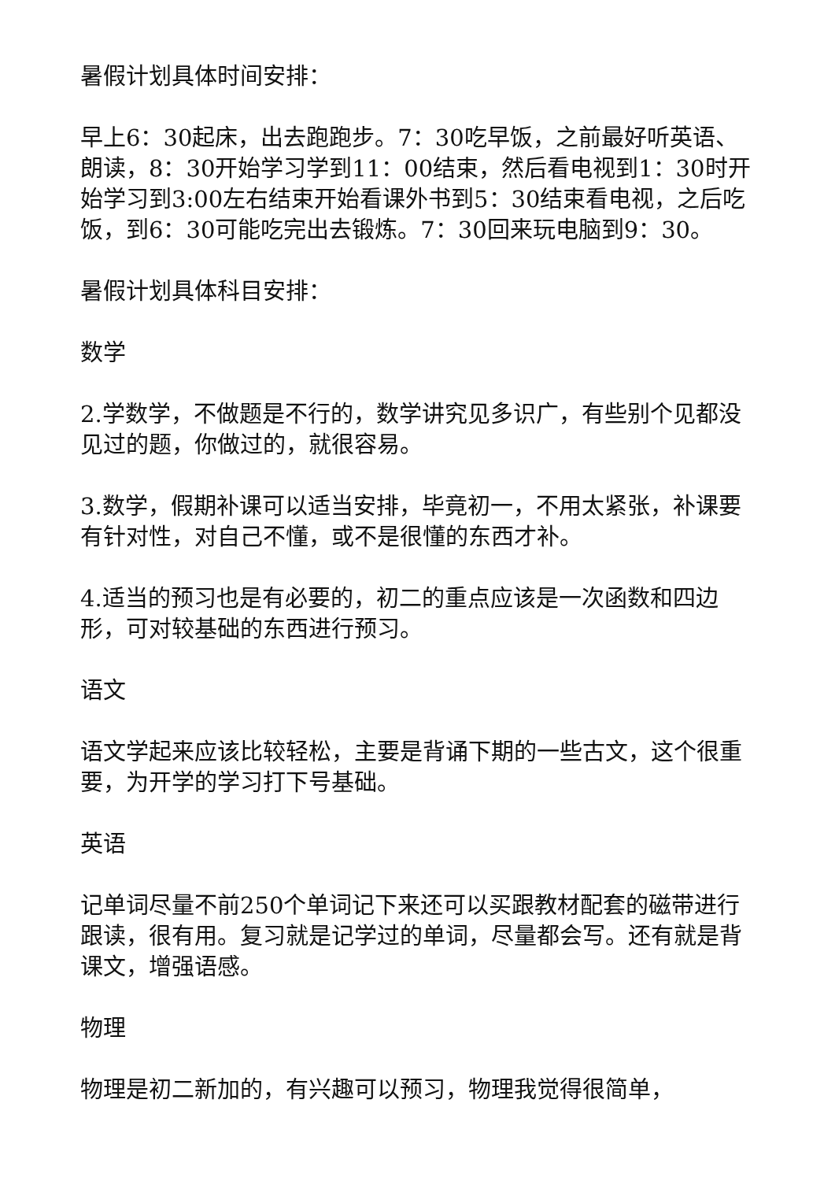暑假计划具体时间安排：
早上6：30起床，出去跑跑步。7：30吃早饭，之前最好听英语、朗读，8：30开始学习学到11：00结束，然后看电视到1：30时开始学习到3:00左右结束开始看课外书到5：30结束看电视，之后吃饭，到6：30可能吃完出去锻炼。7：30回来玩电脑到9：30。
暑假计划具体科目安排：
数学
2.学数学，不做题是不行的，数学讲究见多识广，有些别个见都没见过的题，你做过的，就很容易。
3.数学，假期补课可以适当安排，毕竟初一，不用太紧张，补课要有针对性，对自己不懂，或不是很懂的东西才补。
4.适当的预习也是有必要的，初二的重点应该是一次函数和四边形，可对较基础的东西进行预习。
语文
语文学起来应该比较轻松，主要是背诵下期的一些古文，这个很重要，为开学的学习打下号基础。
英语
记单词尽量不前250个单词记下来还可以买跟教材配套的磁带进行跟读，很有用。复习就是记学过的单词，尽量都会写。还有就是背课文，增强语感。
物理
物理是初二新加的，有兴趣可以预习，物理我觉得很简单，